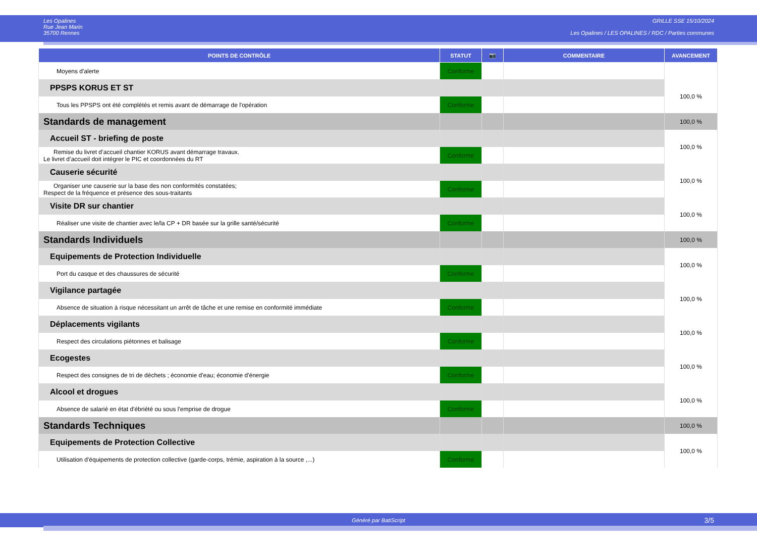Les Opalines
Rue Jean Marin
35700 Rennes
GRILLE SSE 15/10/2024
Les Opalines / LES OPALINES / RDC / Parties communes
| POINTS DE CONTRÔLE | STATUT | 📷 | COMMENTAIRE | AVANCEMENT |
| --- | --- | --- | --- | --- |
| Moyens d'alerte | Conforme | | | |
| PPSPS KORUS ET ST | | | | 100,0 % |
| Tous les PPSPS ont été complétés et remis avant de démarrage de l'opération | Conforme | | | |
| Standards de management | | | | 100,0 % |
| Accueil ST - briefing de poste | | | | 100,0 % |
| Remise du livret d’accueil chantier KORUS avant démarrage travaux. Le livret d’accueil doit intégrer le PIC et coordonnées du RT | Conforme | | | |
| Causerie sécurité | | | | 100,0 % |
| Organiser une causerie sur la base des non conformités constatées; Respect de la fréquence et présence des sous-traitants | Conforme | | | |
| Visite DR sur chantier | | | | 100,0 % |
| Réaliser une visite de chantier avec le/la CP + DR basée sur la grille santé/sécurité | Conforme | | | |
| Standards Individuels | | | | 100,0 % |
| Equipements de Protection Individuelle | | | | 100,0 % |
| Port du casque et des chaussures de sécurité | Conforme | | | |
| Vigilance partagée | | | | 100,0 % |
| Absence de situation à risque nécessitant un arrêt de tâche et une remise en conformité immédiate | Conforme | | | |
| Déplacements vigilants | | | | 100,0 % |
| Respect des circulations piétonnes et balisage | Conforme | | | |
| Ecogestes | | | | 100,0 % |
| Respect des consignes de tri de déchets ; économie d'eau; économie d'énergie | Conforme | | | |
| Alcool et drogues | | | | 100,0 % |
| Absence de salarié en état d'ébriété ou sous l'emprise de drogue | Conforme | | | |
| Standards Techniques | | | | 100,0 % |
| Equipements de Protection Collective | | | | 100,0 % |
| Utilisation d'équipements de protection collective (garde-corps, trémie, aspiration à la source ,...) | Conforme | | | |
Généré par BatiScript 3/5